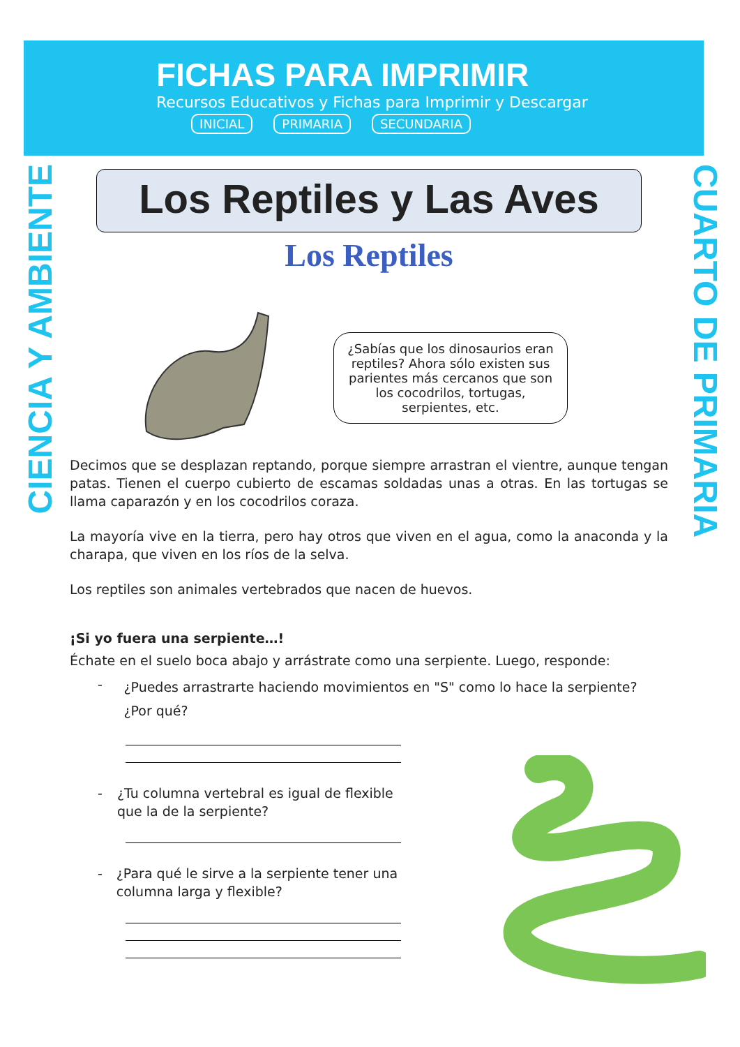FICHAS PARA IMPRIMIR
Recursos Educativos y Fichas para Imprimir y Descargar
INICIAL PRIMARIA SECUNDARIA
CIENCIA Y AMBIENTE
CUARTO DE PRIMARIA
Los Reptiles y Las Aves
Los Reptiles
¿Sabías que los dinosaurios eran reptiles? Ahora sólo existen sus parientes más cercanos que son los cocodrilos, tortugas, serpientes, etc.
Decimos que se desplazan reptando, porque siempre arrastran el vientre, aunque tengan patas. Tienen el cuerpo cubierto de escamas soldadas unas a otras. En las tortugas se llama caparazón y en los cocodrilos coraza.
La mayoría vive en la tierra, pero hay otros que viven en el agua, como la anaconda y la charapa, que viven en los ríos de la selva.
Los reptiles son animales vertebrados que nacen de huevos.
¡Si yo fuera una serpiente…!
Échate en el suelo boca abajo y arrástrate como una serpiente. Luego, responde:
- ¿Puedes arrastrarte haciendo movimientos en "S" como lo hace la serpiente? ¿Por qué?
- ¿Tu columna vertebral es igual de flexible que la de la serpiente?
- ¿Para qué le sirve a la serpiente tener una columna larga y flexible?